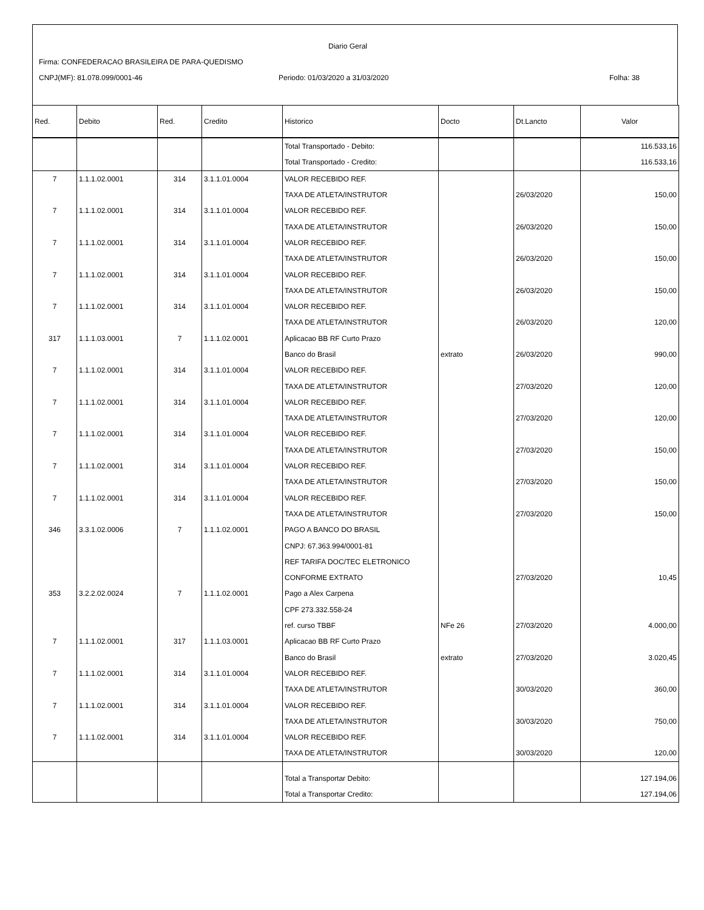Diario Geral
Firma: CONFEDERACAO BRASILEIRA DE PARA-QUEDISMO
CNPJ(MF): 81.078.099/0001-46
Periodo: 01/03/2020 a 31/03/2020
Folha: 38
| Red. | Debito | Red. | Credito | Historico | Docto | Dt.Lancto | Valor |
| --- | --- | --- | --- | --- | --- | --- | --- |
| | | | | Total Transportado - Debito: | | | 116.533,16 |
| | | | | Total Transportado - Credito: | | | 116.533,16 |
| 7 | 1.1.1.02.0001 | 314 | 3.1.1.01.0004 | VALOR RECEBIDO REF. | | | |
| | | | | TAXA DE ATLETA/INSTRUTOR | | 26/03/2020 | 150,00 |
| 7 | 1.1.1.02.0001 | 314 | 3.1.1.01.0004 | VALOR RECEBIDO REF. | | | |
| | | | | TAXA DE ATLETA/INSTRUTOR | | 26/03/2020 | 150,00 |
| 7 | 1.1.1.02.0001 | 314 | 3.1.1.01.0004 | VALOR RECEBIDO REF. | | | |
| | | | | TAXA DE ATLETA/INSTRUTOR | | 26/03/2020 | 150,00 |
| 7 | 1.1.1.02.0001 | 314 | 3.1.1.01.0004 | VALOR RECEBIDO REF. | | | |
| | | | | TAXA DE ATLETA/INSTRUTOR | | 26/03/2020 | 150,00 |
| 7 | 1.1.1.02.0001 | 314 | 3.1.1.01.0004 | VALOR RECEBIDO REF. | | | |
| | | | | TAXA DE ATLETA/INSTRUTOR | | 26/03/2020 | 120,00 |
| 317 | 1.1.1.03.0001 | 7 | 1.1.1.02.0001 | Aplicacao BB RF Curto Prazo | | | |
| | | | | Banco do Brasil | extrato | 26/03/2020 | 990,00 |
| 7 | 1.1.1.02.0001 | 314 | 3.1.1.01.0004 | VALOR RECEBIDO REF. | | | |
| | | | | TAXA DE ATLETA/INSTRUTOR | | 27/03/2020 | 120,00 |
| 7 | 1.1.1.02.0001 | 314 | 3.1.1.01.0004 | VALOR RECEBIDO REF. | | | |
| | | | | TAXA DE ATLETA/INSTRUTOR | | 27/03/2020 | 120,00 |
| 7 | 1.1.1.02.0001 | 314 | 3.1.1.01.0004 | VALOR RECEBIDO REF. | | | |
| | | | | TAXA DE ATLETA/INSTRUTOR | | 27/03/2020 | 150,00 |
| 7 | 1.1.1.02.0001 | 314 | 3.1.1.01.0004 | VALOR RECEBIDO REF. | | | |
| | | | | TAXA DE ATLETA/INSTRUTOR | | 27/03/2020 | 150,00 |
| 7 | 1.1.1.02.0001 | 314 | 3.1.1.01.0004 | VALOR RECEBIDO REF. | | | |
| | | | | TAXA DE ATLETA/INSTRUTOR | | 27/03/2020 | 150,00 |
| 346 | 3.3.1.02.0006 | 7 | 1.1.1.02.0001 | PAGO A BANCO DO BRASIL | | | |
| | | | | CNPJ: 67.363.994/0001-81 | | | |
| | | | | REF TARIFA DOC/TEC ELETRONICO | | | |
| | | | | CONFORME EXTRATO | | 27/03/2020 | 10,45 |
| 353 | 3.2.2.02.0024 | 7 | 1.1.1.02.0001 | Pago a Alex Carpena | | | |
| | | | | CPF 273.332.558-24 | | | |
| | | | | ref. curso TBBF | NFe 26 | 27/03/2020 | 4.000,00 |
| 7 | 1.1.1.02.0001 | 317 | 1.1.1.03.0001 | Aplicacao BB RF Curto Prazo | | | |
| | | | | Banco do Brasil | extrato | 27/03/2020 | 3.020,45 |
| 7 | 1.1.1.02.0001 | 314 | 3.1.1.01.0004 | VALOR RECEBIDO REF. | | | |
| | | | | TAXA DE ATLETA/INSTRUTOR | | 30/03/2020 | 360,00 |
| 7 | 1.1.1.02.0001 | 314 | 3.1.1.01.0004 | VALOR RECEBIDO REF. | | | |
| | | | | TAXA DE ATLETA/INSTRUTOR | | 30/03/2020 | 750,00 |
| 7 | 1.1.1.02.0001 | 314 | 3.1.1.01.0004 | VALOR RECEBIDO REF. | | | |
| | | | | TAXA DE ATLETA/INSTRUTOR | | 30/03/2020 | 120,00 |
| | | | | Total a Transportar Debito: | | | 127.194,06 |
| | | | | Total a Transportar Credito: | | | 127.194,06 |